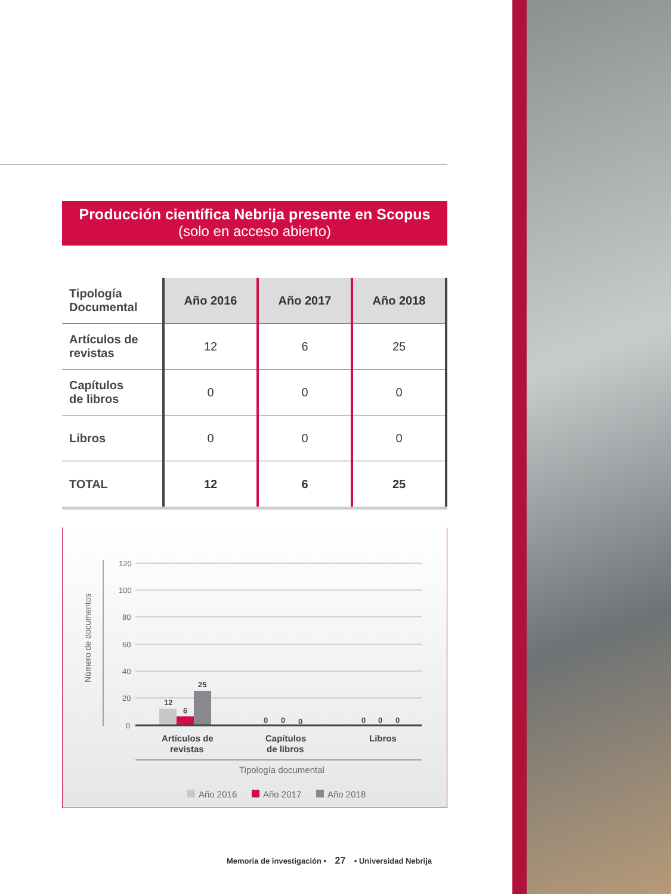Producción científica Nebrija presente en Scopus
(solo en acceso abierto)
| Tipología Documental | Año 2016 | Año 2017 | Año 2018 |
| --- | --- | --- | --- |
| Artículos de revistas | 12 | 6 | 25 |
| Capítulos de libros | 0 | 0 | 0 |
| Libros | 0 | 0 | 0 |
| TOTAL | 12 | 6 | 25 |
Número de documentos
120
100
80
60
40
20
0
12
6
25
0
0
0
0
0
0
Artículos de
revistas
Capítulos
de libros
Libros
Tipología documental
Año 2016
Año 2017
Año 2018
Memoria de investigación • 27 • Universidad Nebrija